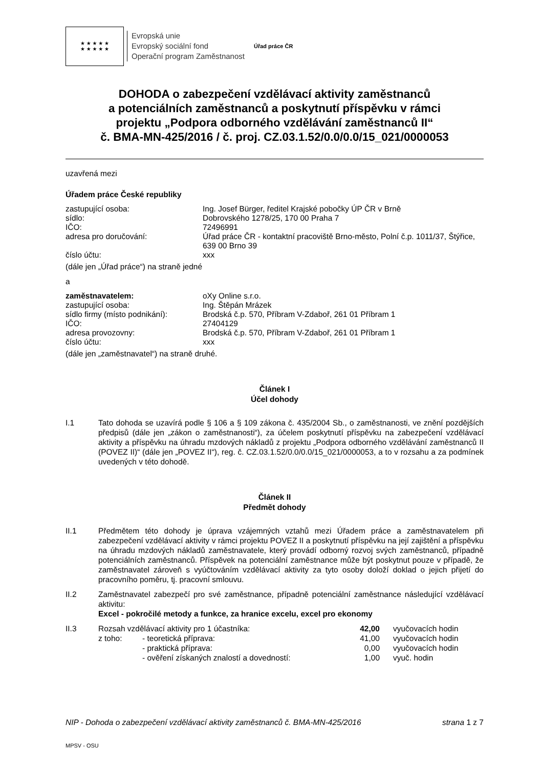★ ★ ★ ★ ★
★ ★ ★ ★ ★
Evropská unie
Evropský sociální fond
Operační program Zaměstnanost
Úřad práce ČR
DOHODA o zabezpečení vzdělávací aktivity zaměstnanců
a potenciálních zaměstnanců a poskytnutí příspěvku v rámci
projektu „Podpora odborného vzdělávání zaměstnanců II“
č. BMA-MN-425/2016 / č. proj. CZ.03.1.52/0.0/0.0/15_021/0000053
uzavřená mezi
Úřadem práce České republiky
| zastupující osoba: | Ing. Josef Bürger, ředitel Krajské pobočky ÚP ČR v Brně |
| sídlo: | Dobrovského 1278/25, 170 00 Praha 7 |
| IČO: | 72496991 |
| adresa pro doručování: | Úřad práce ČR - kontaktní pracoviště Brno-město, Polní č.p. 1011/37, Štýřice, 639 00 Brno 39 |
| číslo účtu: | xxx |
(dále jen „Úřad práce“) na straně jedné
a
| zaměstnavatelem: | oXy Online s.r.o. |
| zastupující osoba: | Ing. Štěpán Mrázek |
| sídlo firmy (místo podnikání): | Brodská č.p. 570, Příbram V-Zdaboř, 261 01 Příbram 1 |
| IČO: | 27404129 |
| adresa provozovny: | Brodská č.p. 570, Příbram V-Zdaboř, 261 01 Příbram 1 |
| číslo účtu: | xxx |
(dále jen „zaměstnavatel“) na straně druhé.
Článek I
Účel dohody
I.1 Tato dohoda se uzavírá podle § 106 a § 109 zákona č. 435/2004 Sb., o zaměstnanosti, ve znění pozdějších předpisů (dále jen „zákon o zaměstnanosti“), za účelem poskytnutí příspěvku na zabezpečení vzdělávací aktivity a příspěvku na úhradu mzdových nákladů z projektu „Podpora odborného vzdělávání zaměstnanců II (POVEZ II)“ (dále jen „POVEZ II“), reg. č. CZ.03.1.52/0.0/0.0/15_021/0000053, a to v rozsahu a za podmínek uvedených v této dohodě.
Článek II
Předmět dohody
II.1 Předmětem této dohody je úprava vzájemných vztahů mezi Úřadem práce a zaměstnavatelem při zabezpečení vzdělávací aktivity v rámci projektu POVEZ II a poskytnutí příspěvku na její zajištění a příspěvku na úhradu mzdových nákladů zaměstnavatele, který provádí odborný rozvoj svých zaměstnanců, případně potenciálních zaměstnanců. Příspěvek na potenciální zaměstnance může být poskytnut pouze v případě, že zaměstnavatel zároveň s vyúčtováním vzdělávací aktivity za tyto osoby doloží doklad o jejich přijetí do pracovního poměru, tj. pracovní smlouvu.
II.2 Zaměstnavatel zabezpečí pro své zaměstnance, případně potenciální zaměstnance následující vzdělávací aktivitu:
Excel - pokročilé metody a funkce, za hranice excelu, excel pro ekonomy
II.3
| Rozsah vzdělávací aktivity pro 1 účastníka: | | 42,00 | vyučovacích hodin |
| z toho: | - teoretická příprava: | 41,00 | vyučovacích hodin |
| | - praktická příprava: | 0,00 | vyučovacích hodin |
| | - ověření získaných znalostí a dovedností: | 1,00 | vyuč. hodin |
NIP - Dohoda o zabezpečení vzdělávací aktivity zaměstnanců č. BMA-MN-425/2016 strana 1 z 7
MPSV - OSU